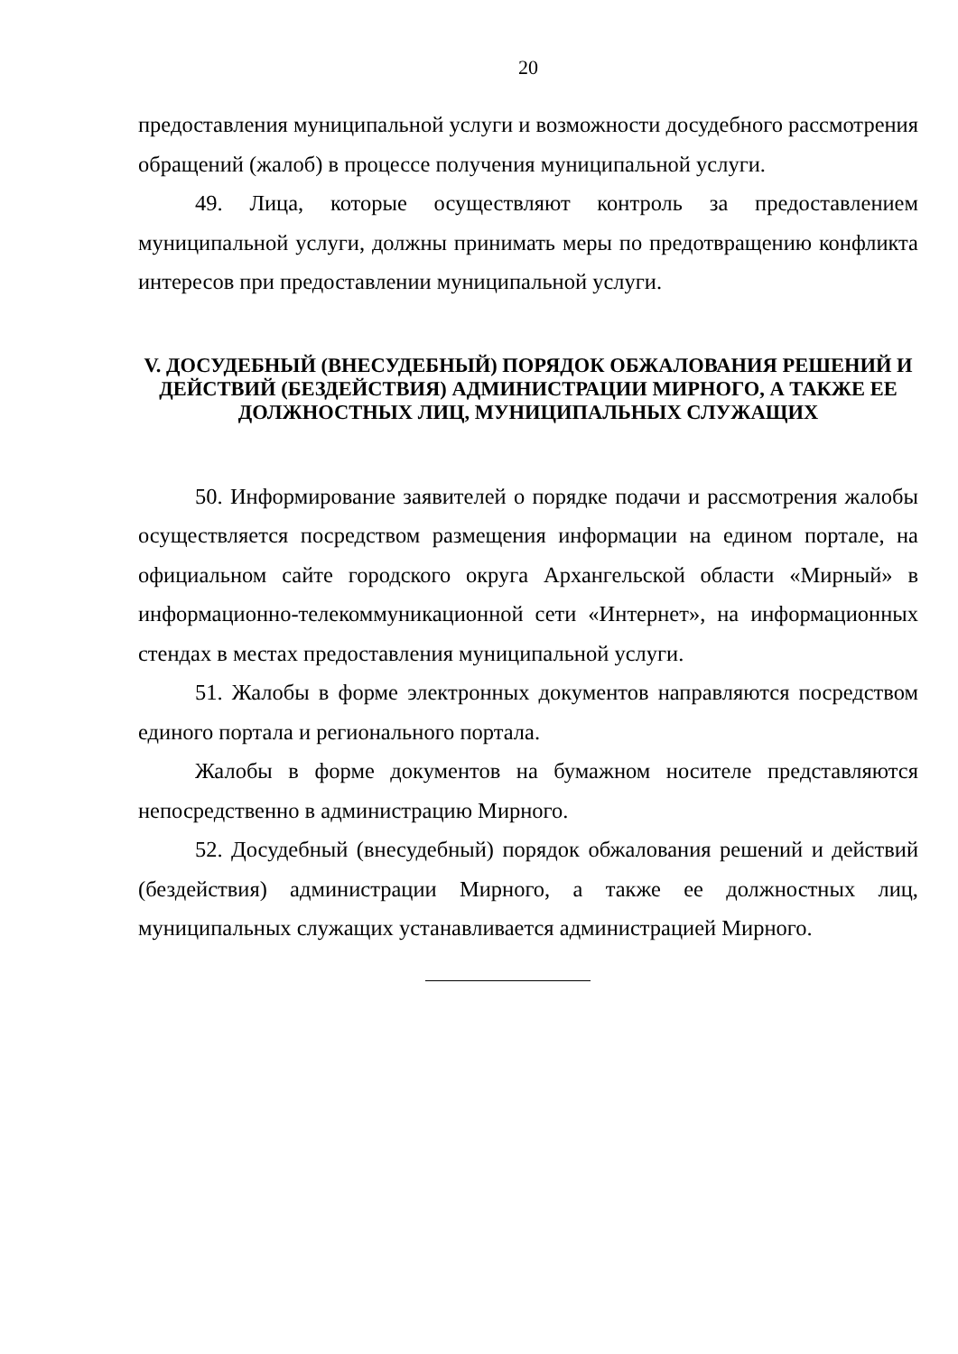20
предоставления муниципальной услуги и возможности досудебного рассмотрения обращений (жалоб) в процессе получения муниципальной услуги.
49. Лица, которые осуществляют контроль за предоставлением муниципальной услуги, должны принимать меры по предотвращению конфликта интересов при предоставлении муниципальной услуги.
V. ДОСУДЕБНЫЙ (ВНЕСУДЕБНЫЙ) ПОРЯДОК ОБЖАЛОВАНИЯ РЕШЕНИЙ И ДЕЙСТВИЙ (БЕЗДЕЙСТВИЯ) АДМИНИСТРАЦИИ МИРНОГО, А ТАКЖЕ ЕЕ ДОЛЖНОСТНЫХ ЛИЦ, МУНИЦИПАЛЬНЫХ СЛУЖАЩИХ
50. Информирование заявителей о порядке подачи и рассмотрения жалобы осуществляется посредством размещения информации на едином портале, на официальном сайте городского округа Архангельской области «Мирный» в информационно-телекоммуникационной сети «Интернет», на информационных стендах в местах предоставления муниципальной услуги.
51. Жалобы в форме электронных документов направляются посредством единого портала и регионального портала.
Жалобы в форме документов на бумажном носителе представляются непосредственно в администрацию Мирного.
52. Досудебный (внесудебный) порядок обжалования решений и действий (бездействия) администрации Мирного, а также ее должностных лиц, муниципальных служащих устанавливается администрацией Мирного.